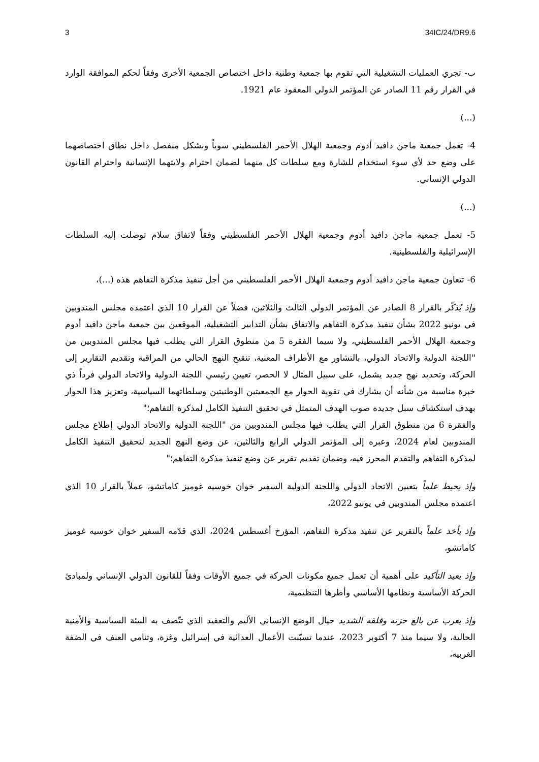3 34IC/24/DR9.6
ب- تجري العمليات التشغيلية التي تقوم بها جمعية وطنية داخل اختصاص الجمعية الأخرى وفقاً لحكم الموافقة الوارد في القرار رقم 11 الصادر عن المؤتمر الدولي المعقود عام 1921.
(...)
4- تعمل جمعية ماجن دافيد أدوم وجمعية الهلال الأحمر الفلسطيني سوياً وبشكل منفصل داخل نطاق اختصاصهما على وضع حد لأي سوء استخدام للشارة ومع سلطات كل منهما لضمان احترام ولايتهما الإنسانية واحترام القانون الدولي الإنساني.
(...)
5- تعمل جمعية ماجن دافيد أدوم وجمعية الهلال الأحمر الفلسطيني وفقاً لاتفاق سلام توصلت إليه السلطات الإسرائيلية والفلسطينية.
6- تتعاون جمعية ماجن دافيد أدوم وجمعية الهلال الأحمر الفلسطيني من أجل تنفيذ مذكرة التفاهم هذه (...)،
وإذ يُذكّر بالقرار 8 الصادر عن المؤتمر الدولي الثالث والثلاثين، فضلاً عن القرار 10 الذي اعتمده مجلس المندوبين في يونيو 2022 بشأن تنفيذ مذكرة التفاهم والاتفاق بشأن التدابير التشغيلية، الموقعين بين جمعية ماجن دافيد أدوم وجمعية الهلال الأحمر الفلسطيني، ولا سيما الفقرة 5 من منطوق القرار التي يطلب فيها مجلس المندوبين من "اللجنة الدولية والاتحاد الدولي، بالتشاور مع الأطراف المعنية، تنقيح النهج الحالي من المراقبة وتقديم التقارير إلى الحركة، وتحديد نهج جديد يشمل، على سبيل المثال لا الحصر، تعيين رئيسي اللجنة الدولية والاتحاد الدولي فرداً ذي خبرة مناسبة من شأنه أن يشارك في تقوية الحوار مع الجمعيتين الوطنيتين وسلطاتهما السياسية، وتعزيز هذا الحوار بهدف استكشاف سبل جديدة صوب الهدف المتمثل في تحقيق التنفيذ الكامل لمذكرة التفاهم؛"
والفقرة 6 من منطوق القرار التي يطلب فيها مجلس المندوبين من "اللجنة الدولية والاتحاد الدولي إطلاع مجلس المندوبين لعام 2024، وعبره إلى المؤتمر الدولي الرابع والثالثين، عن وضع النهج الجديد لتحقيق التنفيذ الكامل لمذكرة التفاهم والتقدم المحرز فيه، وضمان تقديم تقرير عن وضع تنفيذ مذكرة التفاهم؛"
وإذ يحيط علماً بتعيين الاتحاد الدولي واللجنة الدولية السفير خوان خوسيه غوميز كاماتشو، عملاً بالقرار 10 الذي اعتمده مجلس المندوبين في يونيو 2022،
وإذ يأخذ علماً بالتقرير عن تنفيذ مذكرة التفاهم، المؤرخ أغسطس 2024، الذي قدّمه السفير خوان خوسيه غوميز كاماتشو،
وإذ يعيد التأكيد على أهمية أن تعمل جميع مكونات الحركة في جميع الأوقات وفقاً للقانون الدولي الإنساني ولمبادئ الحركة الأساسية ونظامها الأساسي وأطرها التنظيمية،
وإذ يعرب عن بالغ حزنه وقلقه الشديد حيال الوضع الإنساني الأليم والتعقيد الذي تتّصف به البيئة السياسية والأمنية الحالية، ولا سيما منذ 7 أكتوبر 2023، عندما تسبّبت الأعمال العدائية في إسرائيل وغزة، وتنامي العنف في الضفة الغربية،